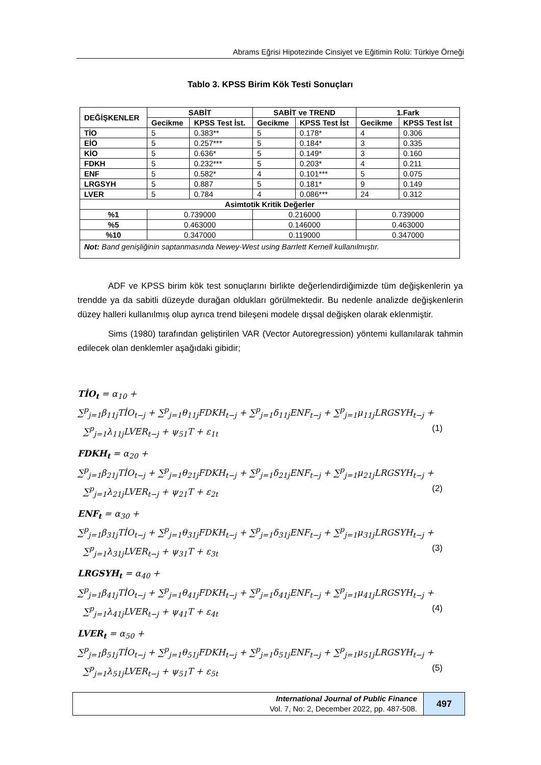Abrams Eğrisi Hipotezinde Cinsiyet ve Eğitimin Rolü: Türkiye Örneği
Tablo 3. KPSS Birim Kök Testi Sonuçları
| DEĞİŞKENLER | SABİT | | SABİT ve TREND | | 1.Fark | |
| --- | --- | --- | --- | --- | --- | --- |
| | Gecikme | KPSS Test İst. | Gecikme | KPSS Test İst | Gecikme | KPSS Test İst |
| TİO | 5 | 0.383** | 5 | 0.178* | 4 | 0.306 |
| EİO | 5 | 0.257*** | 5 | 0.184* | 3 | 0.335 |
| KİO | 5 | 0.636* | 5 | 0.149* | 3 | 0.160 |
| FDKH | 5 | 0.232*** | 5 | 0.203* | 4 | 0.211 |
| ENF | 5 | 0.582* | 4 | 0.101*** | 5 | 0.075 |
| LRGSYH | 5 | 0.887 | 5 | 0.181* | 9 | 0.149 |
| LVER | 5 | 0.784 | 4 | 0.086*** | 24 | 0.312 |
| Asimtotik Kritik Değerler | | | | | | |
| %1 | 0.739000 | | 0.216000 | | 0.739000 | |
| %5 | 0.463000 | | 0.146000 | | 0.463000 | |
| %10 | 0.347000 | | 0.119000 | | 0.347000 | |
| Not: Band genişliğinin saptanmasında Newey-West using Barrlett Kernell kullanılmıştır. | | | | | | |
ADF ve KPSS birim kök test sonuçlarını birlikte değerlendirdiğimizde tüm değişkenlerin ya trendde ya da sabitli düzeyde durağan oldukları görülmektedir. Bu nedenle analizde değişkenlerin düzey halleri kullanılmış olup ayrıca trend bileşeni modele dışsal değişken olarak eklenmiştir.
Sims (1980) tarafından geliştirilen VAR (Vector Autoregression) yöntemi kullanılarak tahmin edilecek olan denklemler aşağıdaki gibidir;
TİO<sub>t</sub> = α<sub>10</sub> +
∑<sup>p</sup><sub>j=1</sub>β<sub>11j</sub>TİO<sub>t−j</sub> + ∑<sup>p</sup><sub>j=1</sub>θ<sub>11j</sub>FDKH<sub>t−j</sub> + ∑<sup>p</sup><sub>j=1</sub>δ<sub>11j</sub>ENF<sub>t−j</sub> + ∑<sup>p</sup><sub>j=1</sub>μ<sub>11j</sub>LRGSYH<sub>t−j</sub> +
∑<sup>p</sup><sub>j=1</sub>λ<sub>11j</sub>LVER<sub>t−j</sub> + ψ<sub>51</sub>T + ε<sub>1t</sub> (1)
FDKH<sub>t</sub> = α<sub>20</sub> +
∑<sup>p</sup><sub>j=1</sub>β<sub>21j</sub>TİO<sub>t−j</sub> + ∑<sup>p</sup><sub>j=1</sub>θ<sub>21j</sub>FDKH<sub>t−j</sub> + ∑<sup>p</sup><sub>j=1</sub>δ<sub>21j</sub>ENF<sub>t−j</sub> + ∑<sup>p</sup><sub>j=1</sub>μ<sub>21j</sub>LRGSYH<sub>t−j</sub> +
∑<sup>p</sup><sub>j=1</sub>λ<sub>21j</sub>LVER<sub>t−j</sub> + ψ<sub>21</sub>T + ε<sub>2t</sub> (2)
ENF<sub>t</sub> = α<sub>30</sub> +
∑<sup>p</sup><sub>j=1</sub>β<sub>31j</sub>TİO<sub>t−j</sub> + ∑<sup>p</sup><sub>j=1</sub>θ<sub>31j</sub>FDKH<sub>t−j</sub> + ∑<sup>p</sup><sub>j=1</sub>δ<sub>31j</sub>ENF<sub>t−j</sub> + ∑<sup>p</sup><sub>j=1</sub>μ<sub>31j</sub>LRGSYH<sub>t−j</sub> +
∑<sup>p</sup><sub>j=1</sub>λ<sub>31j</sub>LVER<sub>t−j</sub> + ψ<sub>31</sub>T + ε<sub>3t</sub> (3)
LRGSYH<sub>t</sub> = α<sub>40</sub> +
∑<sup>p</sup><sub>j=1</sub>β<sub>41j</sub>TİO<sub>t−j</sub> + ∑<sup>p</sup><sub>j=1</sub>θ<sub>41j</sub>FDKH<sub>t−j</sub> + ∑<sup>p</sup><sub>j=1</sub>δ<sub>41j</sub>ENF<sub>t−j</sub> + ∑<sup>p</sup><sub>j=1</sub>μ<sub>41j</sub>LRGSYH<sub>t−j</sub> +
∑<sup>p</sup><sub>j=1</sub>λ<sub>41j</sub>LVER<sub>t−j</sub> + ψ<sub>41</sub>T + ε<sub>4t</sub> (4)
LVER<sub>t</sub> = α<sub>50</sub> +
∑<sup>p</sup><sub>j=1</sub>β<sub>51j</sub>TİO<sub>t−j</sub> + ∑<sup>p</sup><sub>j=1</sub>θ<sub>51j</sub>FDKH<sub>t−j</sub> + ∑<sup>p</sup><sub>j=1</sub>δ<sub>51j</sub>ENF<sub>t−j</sub> + ∑<sup>p</sup><sub>j=1</sub>μ<sub>51j</sub>LRGSYH<sub>t−j</sub> +
∑<sup>p</sup><sub>j=1</sub>λ<sub>51j</sub>LVER<sub>t−j</sub> + ψ<sub>51</sub>T + ε<sub>5t</sub> (5)
International Journal of Public Finance
Vol. 7, No: 2, December 2022, pp. 487-508.
497